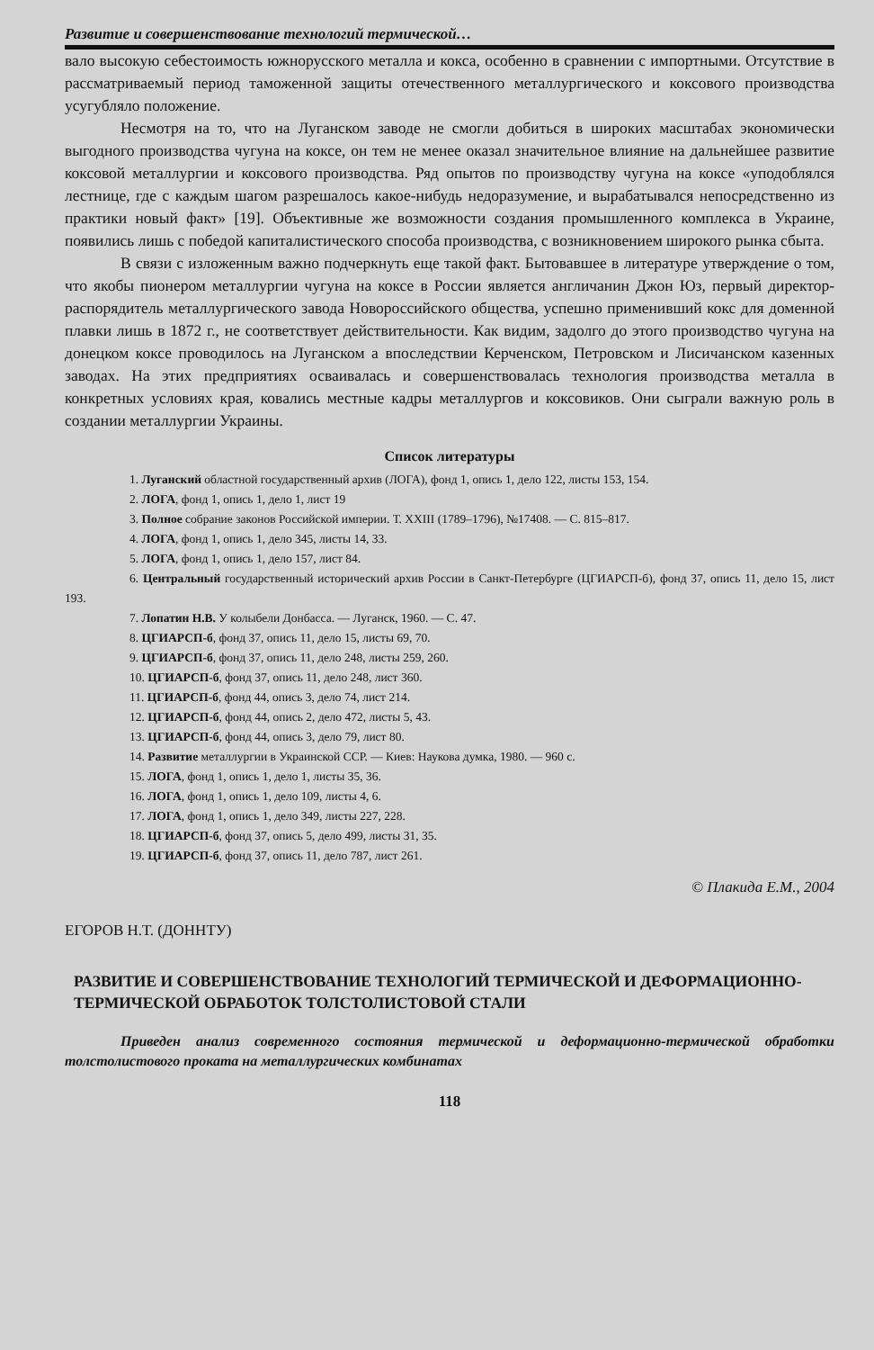Развитие и совершенствование технологий термической…
вало высокую себестоимость южнорусского металла и кокса, особенно в сравнении с импортными. Отсутствие в рассматриваемый период таможенной защиты отечественного металлургического и коксового производства усугубляло положение.
Несмотря на то, что на Луганском заводе не смогли добиться в широких масштабах экономически выгодного производства чугуна на коксе, он тем не менее оказал значительное влияние на дальнейшее развитие коксовой металлургии и коксового производства. Ряд опытов по производству чугуна на коксе «уподоблялся лестнице, где с каждым шагом разрешалось какое-нибудь недоразумение, и вырабатывался непосредственно из практики новый факт» [19]. Объективные же возможности создания промышленного комплекса в Украине, появились лишь с победой капиталистического способа производства, с возникновением широкого рынка сбыта.
В связи с изложенным важно подчеркнуть еще такой факт. Бытовавшее в литературе утверждение о том, что якобы пионером металлургии чугуна на коксе в России является англичанин Джон Юз, первый директор-распорядитель металлургического завода Новороссийского общества, успешно применивший кокс для доменной плавки лишь в 1872 г., не соответствует действительности. Как видим, задолго до этого производство чугуна на донецком коксе проводилось на Луганском а впоследствии Керченском, Петровском и Лисичанском казенных заводах. На этих предприятиях осваивалась и совершенствовалась технология производства металла в конкретных условиях края, ковались местные кадры металлургов и коксовиков. Они сыграли важную роль в создании металлургии Украины.
Список литературы
1. Луганский областной государственный архив (ЛОГА), фонд 1, опись 1, дело 122, листы 153, 154.
2. ЛОГА, фонд 1, опись 1, дело 1, лист 19
3. Полное собрание законов Российской империи. Т. XXIII (1789–1796), №17408. — С. 815–817.
4. ЛОГА, фонд 1, опись 1, дело 345, листы 14, 33.
5. ЛОГА, фонд 1, опись 1, дело 157, лист 84.
6. Центральный государственный исторический архив России в Санкт-Петербурге (ЦГИАРСП-б), фонд 37, опись 11, дело 15, лист 193.
7. Лопатин Н.В. У колыбели Донбасса. — Луганск, 1960. — С. 47.
8. ЦГИАРСП-б, фонд 37, опись 11, дело 15, листы 69, 70.
9. ЦГИАРСП-б, фонд 37, опись 11, дело 248, листы 259, 260.
10. ЦГИАРСП-б, фонд 37, опись 11, дело 248, лист 360.
11. ЦГИАРСП-б, фонд 44, опись 3, дело 74, лист 214.
12. ЦГИАРСП-б, фонд 44, опись 2, дело 472, листы 5, 43.
13. ЦГИАРСП-б, фонд 44, опись 3, дело 79, лист 80.
14. Развитие металлургии в Украинской ССР. — Киев: Наукова думка, 1980. — 960 с.
15. ЛОГА, фонд 1, опись 1, дело 1, листы 35, 36.
16. ЛОГА, фонд 1, опись 1, дело 109, листы 4, 6.
17. ЛОГА, фонд 1, опись 1, дело 349, листы 227, 228.
18. ЦГИАРСП-б, фонд 37, опись 5, дело 499, листы 31, 35.
19. ЦГИАРСП-б, фонд 37, опись 11, дело 787, лист 261.
© Плакида Е.М., 2004
ЕГОРОВ Н.Т. (ДОННТУ)
РАЗВИТИЕ И СОВЕРШЕНСТВОВАНИЕ ТЕХНОЛОГИЙ ТЕРМИЧЕСКОЙ И ДЕФОРМАЦИОННО-ТЕРМИЧЕСКОЙ ОБРАБОТОК ТОЛСТОЛИСТОВОЙ СТАЛИ
Приведен анализ современного состояния термической и деформационно-термической обработки толстолистового проката на металлургических комбинатах
118